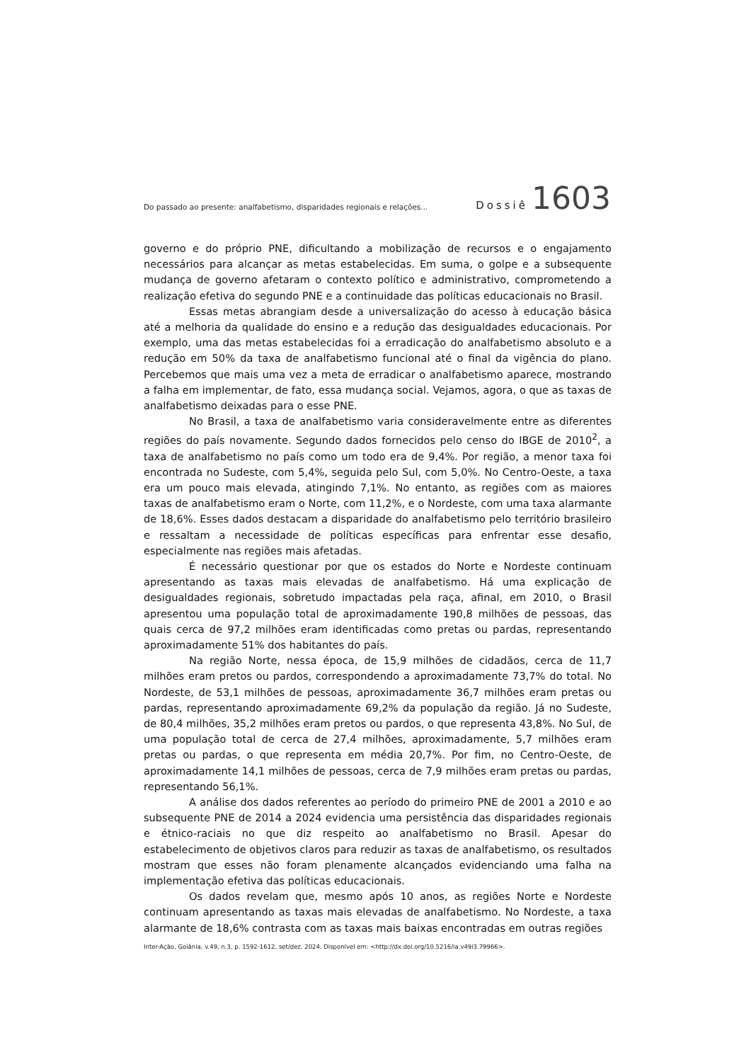Do passado ao presente: analfabetismo, disparidades regionais e relações... Dossiê 1603
governo e do próprio PNE, dificultando a mobilização de recursos e o engajamento necessários para alcançar as metas estabelecidas. Em suma, o golpe e a subsequente mudança de governo afetaram o contexto político e administrativo, comprometendo a realização efetiva do segundo PNE e a continuidade das políticas educacionais no Brasil.
Essas metas abrangiam desde a universalização do acesso à educação básica até a melhoria da qualidade do ensino e a redução das desigualdades educacionais. Por exemplo, uma das metas estabelecidas foi a erradicação do analfabetismo absoluto e a redução em 50% da taxa de analfabetismo funcional até o final da vigência do plano. Percebemos que mais uma vez a meta de erradicar o analfabetismo aparece, mostrando a falha em implementar, de fato, essa mudança social. Vejamos, agora, o que as taxas de analfabetismo deixadas para o esse PNE.
No Brasil, a taxa de analfabetismo varia consideravelmente entre as diferentes regiões do país novamente. Segundo dados fornecidos pelo censo do IBGE de 2010<sup>2</sup>, a taxa de analfabetismo no país como um todo era de 9,4%. Por região, a menor taxa foi encontrada no Sudeste, com 5,4%, seguida pelo Sul, com 5,0%. No Centro-Oeste, a taxa era um pouco mais elevada, atingindo 7,1%. No entanto, as regiões com as maiores taxas de analfabetismo eram o Norte, com 11,2%, e o Nordeste, com uma taxa alarmante de 18,6%. Esses dados destacam a disparidade do analfabetismo pelo território brasileiro e ressaltam a necessidade de políticas específicas para enfrentar esse desafio, especialmente nas regiões mais afetadas.
É necessário questionar por que os estados do Norte e Nordeste continuam apresentando as taxas mais elevadas de analfabetismo. Há uma explicação de desigualdades regionais, sobretudo impactadas pela raça, afinal, em 2010, o Brasil apresentou uma população total de aproximadamente 190,8 milhões de pessoas, das quais cerca de 97,2 milhões eram identificadas como pretas ou pardas, representando aproximadamente 51% dos habitantes do país.
Na região Norte, nessa época, de 15,9 milhões de cidadãos, cerca de 11,7 milhões eram pretos ou pardos, correspondendo a aproximadamente 73,7% do total. No Nordeste, de 53,1 milhões de pessoas, aproximadamente 36,7 milhões eram pretas ou pardas, representando aproximadamente 69,2% da população da região. Já no Sudeste, de 80,4 milhões, 35,2 milhões eram pretos ou pardos, o que representa 43,8%. No Sul, de uma população total de cerca de 27,4 milhões, aproximadamente, 5,7 milhões eram pretas ou pardas, o que representa em média 20,7%. Por fim, no Centro-Oeste, de aproximadamente 14,1 milhões de pessoas, cerca de 7,9 milhões eram pretas ou pardas, representando 56,1%.
A análise dos dados referentes ao período do primeiro PNE de 2001 a 2010 e ao subsequente PNE de 2014 a 2024 evidencia uma persistência das disparidades regionais e étnico-raciais no que diz respeito ao analfabetismo no Brasil. Apesar do estabelecimento de objetivos claros para reduzir as taxas de analfabetismo, os resultados mostram que esses não foram plenamente alcançados evidenciando uma falha na implementação efetiva das políticas educacionais.
Os dados revelam que, mesmo após 10 anos, as regiões Norte e Nordeste continuam apresentando as taxas mais elevadas de analfabetismo. No Nordeste, a taxa alarmante de 18,6% contrasta com as taxas mais baixas encontradas em outras regiões
Inter-Ação, Goiânia, v.49, n.3, p. 1592-1612, set/dez. 2024. Disponível em: <http://dx.doi.org/10.5216/ia.v49i3.79966>.